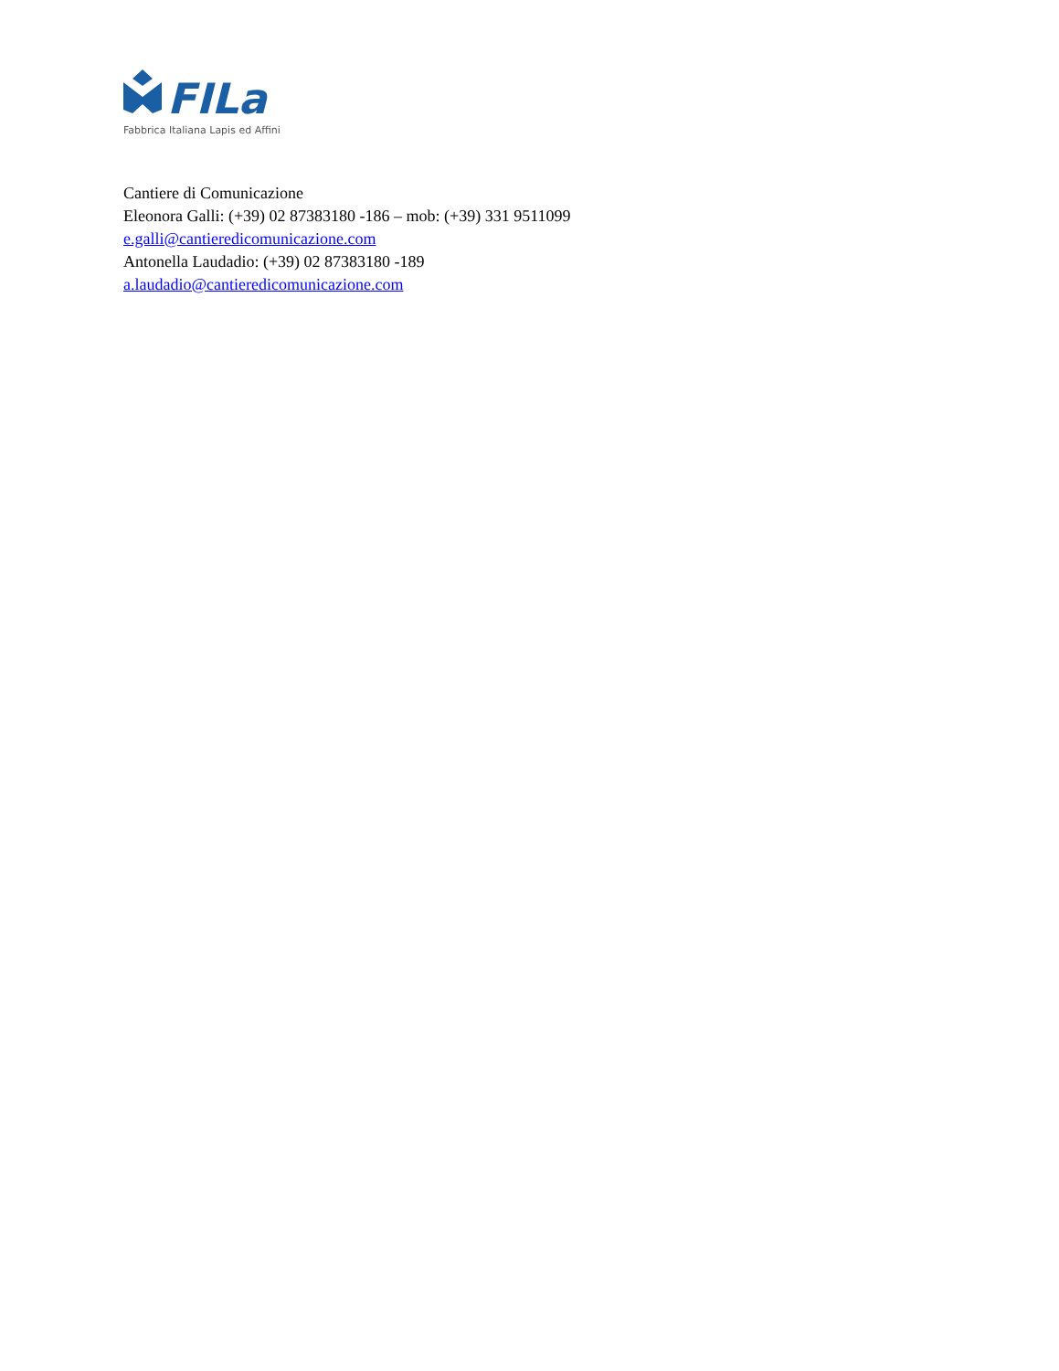FILa
Fabbrica Italiana Lapis ed Affini
Cantiere di Comunicazione
Eleonora Galli: (+39) 02 87383180 -186 – mob: (+39) 331 9511099
e.galli@cantieredicomunicazione.com
Antonella Laudadio: (+39) 02 87383180 -189
a.laudadio@cantieredicomunicazione.com